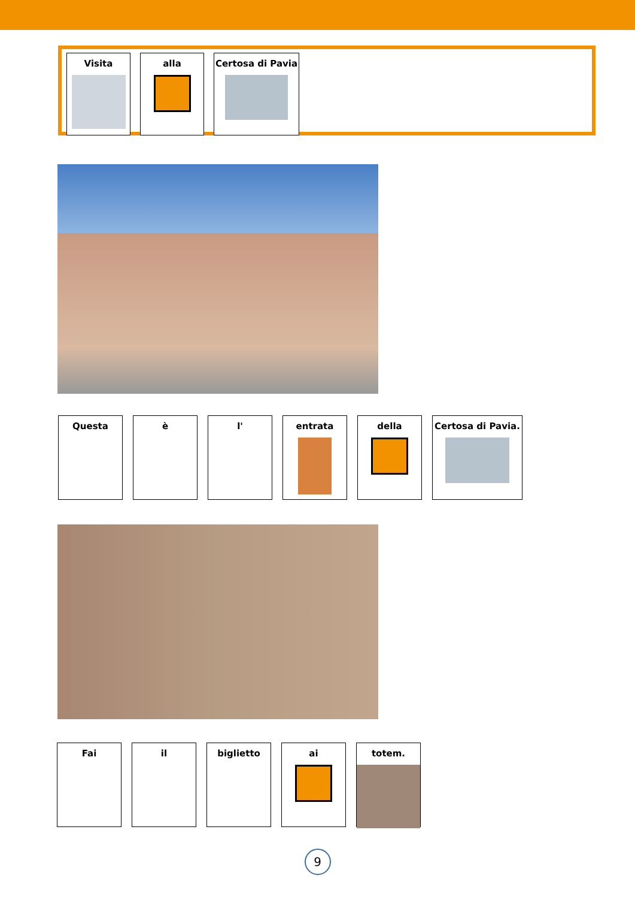Visita alla Certosa di Pavia
Questa è l' entrata della Certosa di Pavia.
Fai il biglietto ai totem.
9